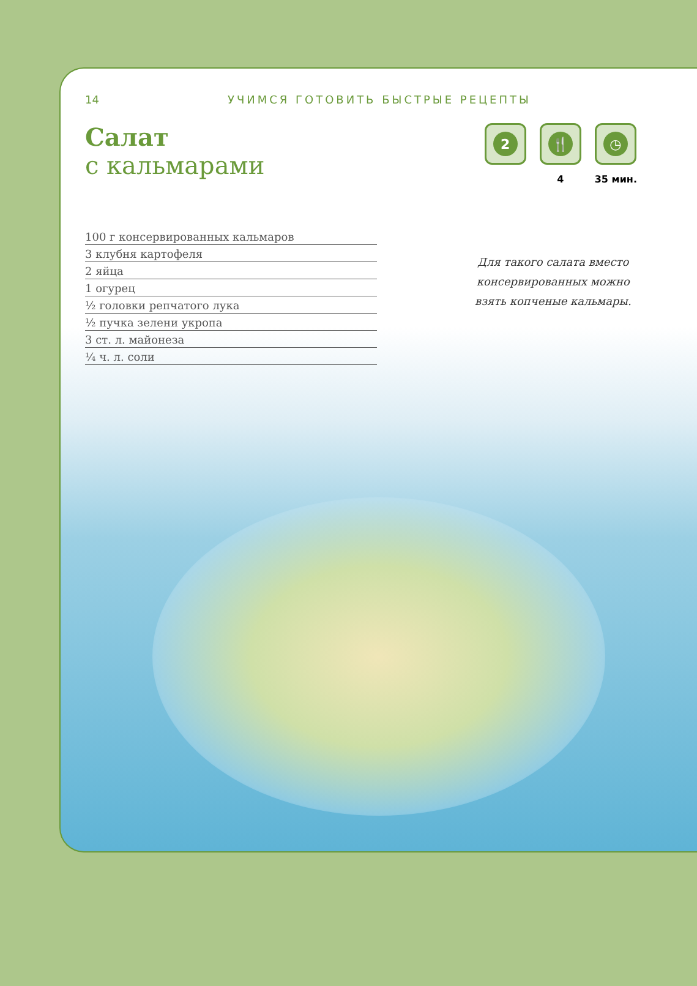14 УЧИМСЯ ГОТОВИТЬ БЫСТРЫЕ РЕЦЕПТЫ
Салат
с кальмарами
2 🍴
4
◷
35 мин.
100 г консервированных кальмаров
3 клубня картофеля
2 яйца
1 огурец
½ головки репчатого лука
½ пучка зелени укропа
3 ст. л. майонеза
¼ ч. л. соли
Для такого салата вместо
консервированных можно
взять копченые кальмары.